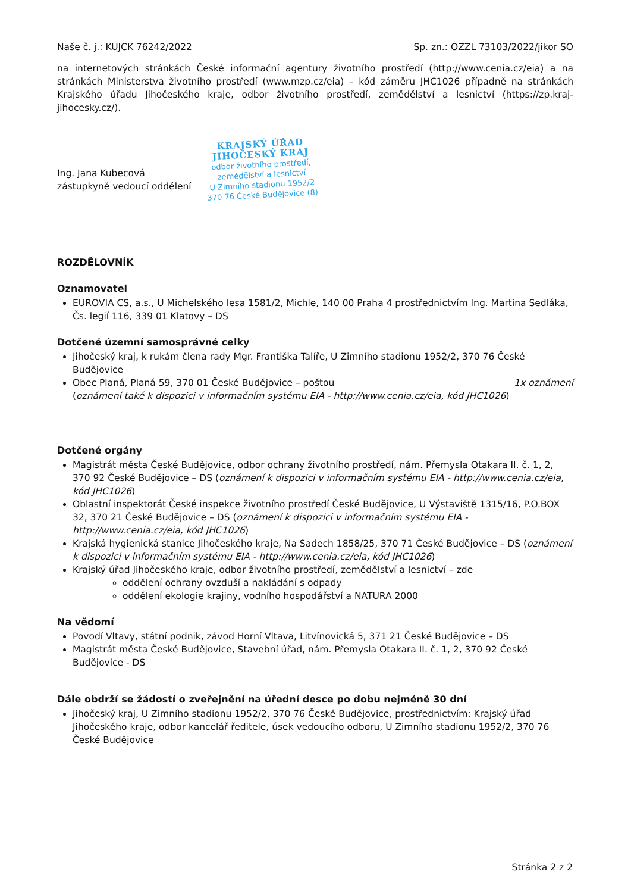Naše č. j.: KUJCK 76242/2022 Sp. zn.: OZZL 73103/2022/jikor SO
na internetových stránkách České informační agentury životního prostředí (http://www.cenia.cz/eia) a na stránkách Ministerstva životního prostředí (www.mzp.cz/eia) – kód záměru JHC1026 případně na stránkách Krajského úřadu Jihočeského kraje, odbor životního prostředí, zemědělství a lesnictví (https://zp.kraj-jihocesky.cz/).
Ing. Jana Kubecová
zástupkyně vedoucí oddělení
KRAJSKÝ ÚŘAD
JIHOČESKÝ KRAJ
odbor životního prostředí,
zemědělství a lesnictví
U Zimního stadionu 1952/2
370 76 České Budějovice (8)
ROZDĚLOVNÍK
Oznamovatel
EUROVIA CS, a.s., U Michelského lesa 1581/2, Michle, 140 00 Praha 4 prostřednictvím Ing. Martina Sedláka, Čs. legií 116, 339 01 Klatovy – DS
Dotčené územní samosprávné celky
Jihočeský kraj, k rukám člena rady Mgr. Františka Talíře, U Zimního stadionu 1952/2, 370 76 České Budějovice
Obec Planá, Planá 59, 370 01 České Budějovice – poštou 1x oznámení
(oznámení také k dispozici v informačním systému EIA - http://www.cenia.cz/eia, kód JHC1026)
Dotčené orgány
Magistrát města České Budějovice, odbor ochrany životního prostředí, nám. Přemysla Otakara II. č. 1, 2, 370 92 České Budějovice – DS (oznámení k dispozici v informačním systému EIA - http://www.cenia.cz/eia, kód JHC1026)
Oblastní inspektorát České inspekce životního prostředí České Budějovice, U Výstaviště 1315/16, P.O.BOX 32, 370 21 České Budějovice – DS (oznámení k dispozici v informačním systému EIA - http://www.cenia.cz/eia, kód JHC1026)
Krajská hygienická stanice Jihočeského kraje, Na Sadech 1858/25, 370 71 České Budějovice – DS (oznámení k dispozici v informačním systému EIA - http://www.cenia.cz/eia, kód JHC1026)
Krajský úřad Jihočeského kraje, odbor životního prostředí, zemědělství a lesnictví – zde
oddělení ochrany ovzduší a nakládání s odpady
oddělení ekologie krajiny, vodního hospodářství a NATURA 2000
Na vědomí
Povodí Vltavy, státní podnik, závod Horní Vltava, Litvínovická 5, 371 21 České Budějovice – DS
Magistrát města České Budějovice, Stavební úřad, nám. Přemysla Otakara II. č. 1, 2, 370 92 České Budějovice - DS
Dále obdrží se žádostí o zveřejnění na úřední desce po dobu nejméně 30 dní
Jihočeský kraj, U Zimního stadionu 1952/2, 370 76 České Budějovice, prostřednictvím: Krajský úřad Jihočeského kraje, odbor kancelář ředitele, úsek vedoucího odboru, U Zimního stadionu 1952/2, 370 76 České Budějovice
Stránka 2 z 2